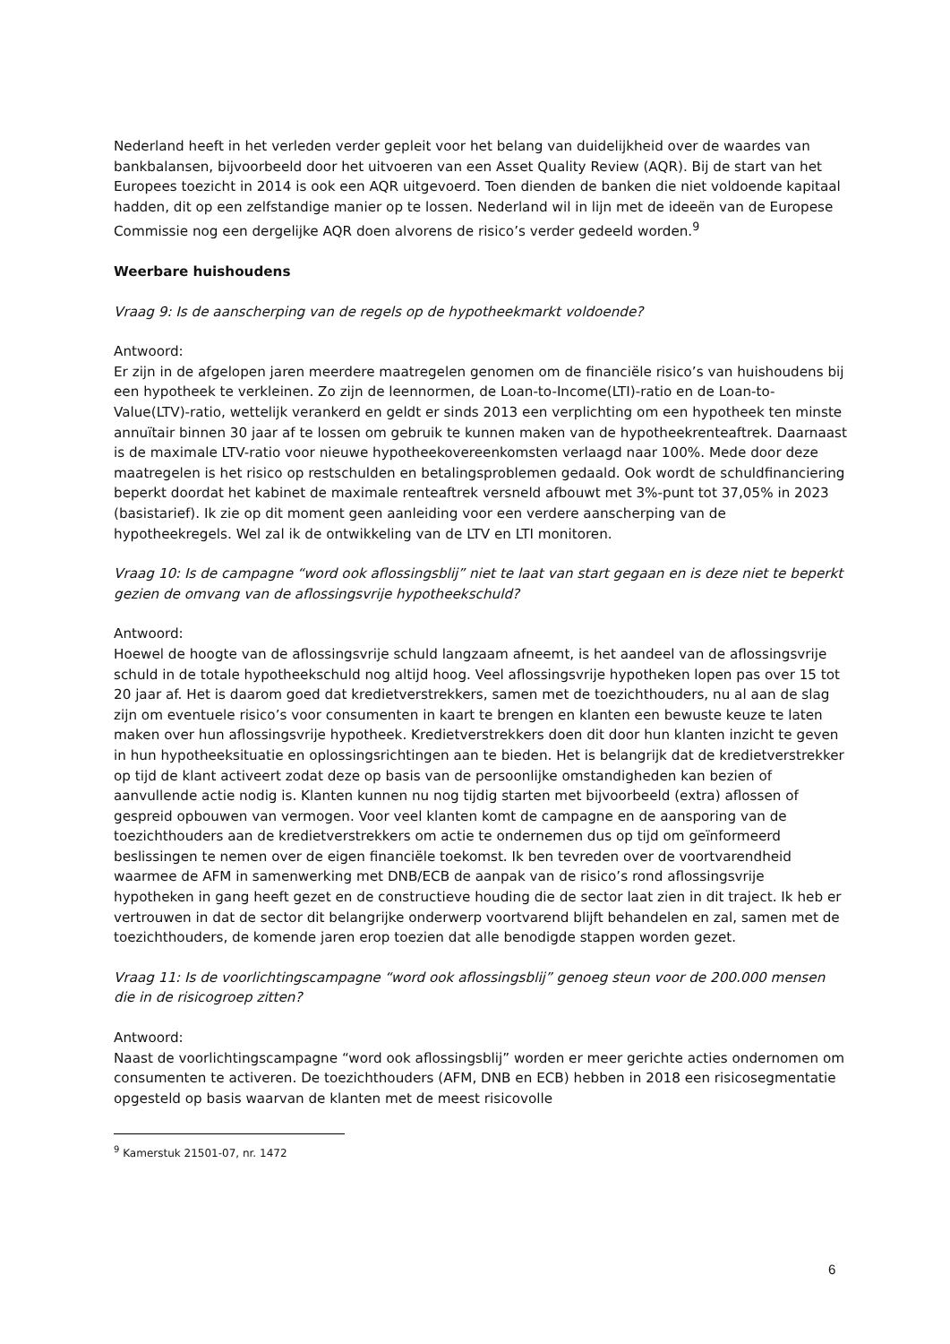Nederland heeft in het verleden verder gepleit voor het belang van duidelijkheid over de waardes van bankbalansen, bijvoorbeeld door het uitvoeren van een Asset Quality Review (AQR). Bij de start van het Europees toezicht in 2014 is ook een AQR uitgevoerd. Toen dienden de banken die niet voldoende kapitaal hadden, dit op een zelfstandige manier op te lossen. Nederland wil in lijn met de ideeën van de Europese Commissie nog een dergelijke AQR doen alvorens de risico’s verder gedeeld worden.<sup>9</sup>
Weerbare huishoudens
Vraag 9: Is de aanscherping van de regels op de hypotheekmarkt voldoende?
Antwoord:
Er zijn in de afgelopen jaren meerdere maatregelen genomen om de financiële risico’s van huishoudens bij een hypotheek te verkleinen. Zo zijn de leennormen, de Loan-to-Income(LTI)-ratio en de Loan-to-Value(LTV)-ratio, wettelijk verankerd en geldt er sinds 2013 een verplichting om een hypotheek ten minste annuïtair binnen 30 jaar af te lossen om gebruik te kunnen maken van de hypotheekrenteaftrek. Daarnaast is de maximale LTV-ratio voor nieuwe hypotheekovereenkomsten verlaagd naar 100%. Mede door deze maatregelen is het risico op restschulden en betalingsproblemen gedaald. Ook wordt de schuldfinanciering beperkt doordat het kabinet de maximale renteaftrek versneld afbouwt met 3%-punt tot 37,05% in 2023 (basistarief). Ik zie op dit moment geen aanleiding voor een verdere aanscherping van de hypotheekregels. Wel zal ik de ontwikkeling van de LTV en LTI monitoren.
Vraag 10: Is de campagne “word ook aflossingsblij” niet te laat van start gegaan en is deze niet te beperkt gezien de omvang van de aflossingsvrije hypotheekschuld?
Antwoord:
Hoewel de hoogte van de aflossingsvrije schuld langzaam afneemt, is het aandeel van de aflossingsvrije schuld in de totale hypotheekschuld nog altijd hoog. Veel aflossingsvrije hypotheken lopen pas over 15 tot 20 jaar af. Het is daarom goed dat kredietverstrekkers, samen met de toezichthouders, nu al aan de slag zijn om eventuele risico’s voor consumenten in kaart te brengen en klanten een bewuste keuze te laten maken over hun aflossingsvrije hypotheek. Kredietverstrekkers doen dit door hun klanten inzicht te geven in hun hypotheeksituatie en oplossingsrichtingen aan te bieden. Het is belangrijk dat de kredietverstrekker op tijd de klant activeert zodat deze op basis van de persoonlijke omstandigheden kan bezien of aanvullende actie nodig is. Klanten kunnen nu nog tijdig starten met bijvoorbeeld (extra) aflossen of gespreid opbouwen van vermogen. Voor veel klanten komt de campagne en de aansporing van de toezichthouders aan de kredietverstrekkers om actie te ondernemen dus op tijd om geïnformeerd beslissingen te nemen over de eigen financiële toekomst. Ik ben tevreden over de voortvarendheid waarmee de AFM in samenwerking met DNB/ECB de aanpak van de risico’s rond aflossingsvrije hypotheken in gang heeft gezet en de constructieve houding die de sector laat zien in dit traject. Ik heb er vertrouwen in dat de sector dit belangrijke onderwerp voortvarend blijft behandelen en zal, samen met de toezichthouders, de komende jaren erop toezien dat alle benodigde stappen worden gezet.
Vraag 11: Is de voorlichtingscampagne “word ook aflossingsblij” genoeg steun voor de 200.000 mensen die in de risicogroep zitten?
Antwoord:
Naast de voorlichtingscampagne “word ook aflossingsblij” worden er meer gerichte acties ondernomen om consumenten te activeren. De toezichthouders (AFM, DNB en ECB) hebben in 2018 een risicosegmentatie opgesteld op basis waarvan de klanten met de meest risicovolle
<sup>9</sup> Kamerstuk 21501-07, nr. 1472
6